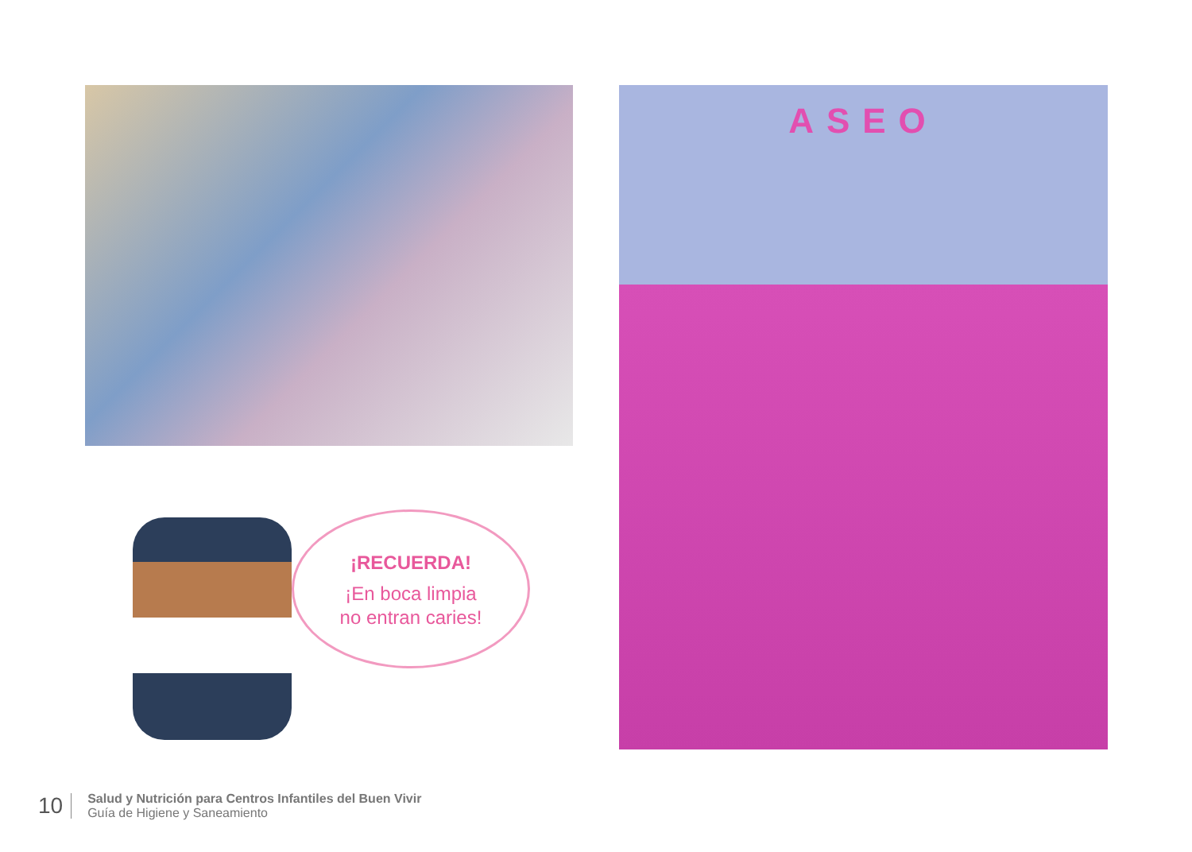¡RECUERDA!
¡En boca limpia
no entran caries!
ASEO
10
Salud y Nutrición para Centros Infantiles del Buen Vivir
Guía de Higiene y Saneamiento